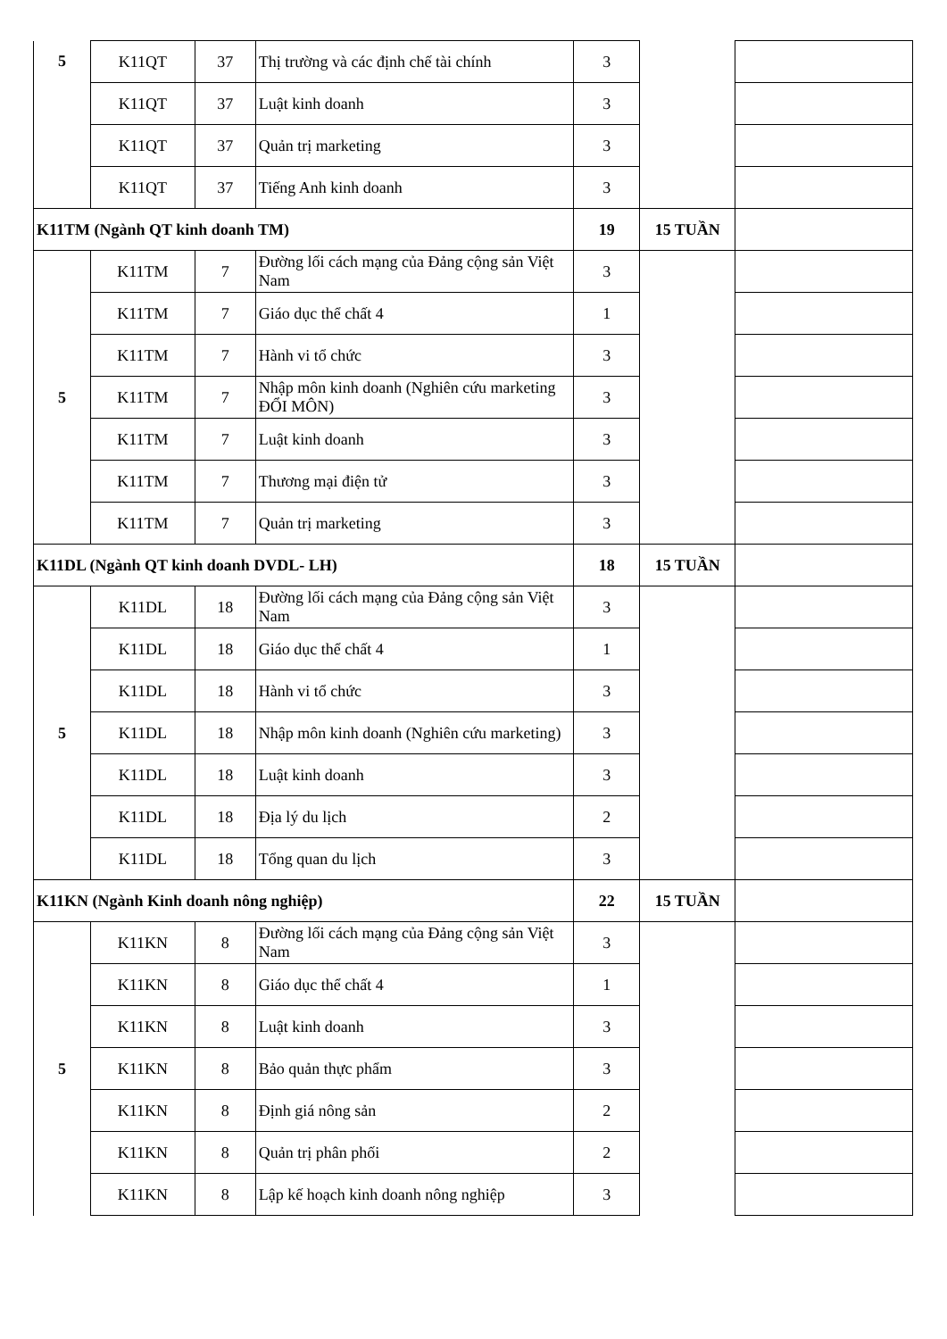| 5 | K11QT | 37 | Thị trường và các định chế tài chính | 3 | | |
| | K11QT | 37 | Luật kinh doanh | 3 | | |
| | K11QT | 37 | Quản trị marketing | 3 | | |
| | K11QT | 37 | Tiếng Anh kinh doanh | 3 | | |
| K11TM (Ngành QT kinh doanh TM) | | | | 19 | 15 TUẦN | |
| 5 | K11TM | 7 | Đường lối cách mạng của Đảng cộng sản Việt Nam | 3 | | |
| | K11TM | 7 | Giáo dục thể chất 4 | 1 | | |
| | K11TM | 7 | Hành vi tổ chức | 3 | | |
| | K11TM | 7 | Nhập môn kinh doanh (Nghiên cứu marketing ĐỔI MÔN) | 3 | | |
| | K11TM | 7 | Luật kinh doanh | 3 | | |
| | K11TM | 7 | Thương mại điện tử | 3 | | |
| | K11TM | 7 | Quản trị marketing | 3 | | |
| K11DL (Ngành QT kinh doanh DVDL- LH) | | | | 18 | 15 TUẦN | |
| 5 | K11DL | 18 | Đường lối cách mạng của Đảng cộng sản Việt Nam | 3 | | |
| | K11DL | 18 | Giáo dục thể chất 4 | 1 | | |
| | K11DL | 18 | Hành vi tổ chức | 3 | | |
| | K11DL | 18 | Nhập môn kinh doanh (Nghiên cứu marketing) | 3 | | |
| | K11DL | 18 | Luật kinh doanh | 3 | | |
| | K11DL | 18 | Địa lý du lịch | 2 | | |
| | K11DL | 18 | Tổng quan du lịch | 3 | | |
| K11KN (Ngành Kinh doanh nông nghiệp) | | | | 22 | 15 TUẦN | |
| 5 | K11KN | 8 | Đường lối cách mạng của Đảng cộng sản Việt Nam | 3 | | |
| | K11KN | 8 | Giáo dục thể chất 4 | 1 | | |
| | K11KN | 8 | Luật kinh doanh | 3 | | |
| | K11KN | 8 | Bảo quản thực phẩm | 3 | | |
| | K11KN | 8 | Định giá nông sản | 2 | | |
| | K11KN | 8 | Quản trị phân phối | 2 | | |
| | K11KN | 8 | Lập kế hoạch kinh doanh nông nghiệp | 3 | | |